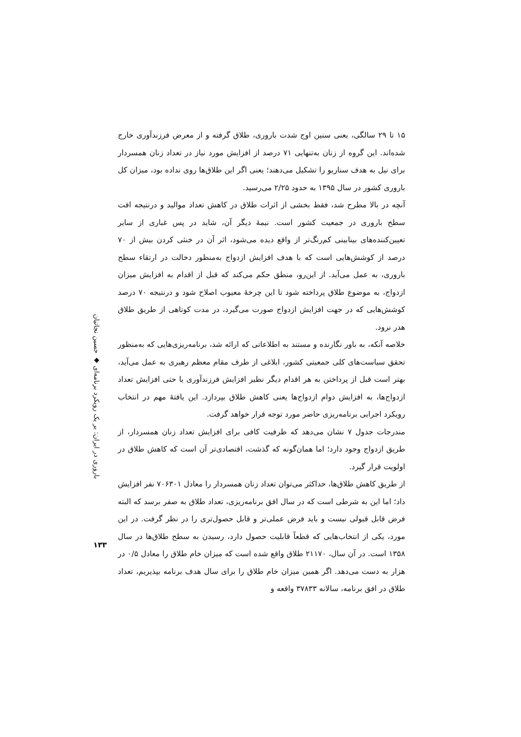۱۵ تا ۲۹ سالگی، یعنی سنین اوج شدت باروری، طلاق گرفته و از معرض فرزندآوری خارج شده‌اند. این گروه از زنان به‌تنهایی ۷۱ درصد از افزایش مورد نیاز در تعداد زنان همسردار برای نیل به هدف سناریو را تشکیل می‌دهند؛ یعنی اگر این طلاق‌ها روی نداده بود، میزان کل باروری کشور در سال ۱۳۹۵ به حدود ۲/۲۵ می‌رسید.
آنچه در بالا مطرح شد، فقط بخشی از اثرات طلاق در کاهش تعداد موالید و درنتیجه افت سطح باروری در جمعیت کشور است. نیمهٔ دیگر آن، شاید در پس غباری از سایر تعیین‌کننده‌های بینابینی کم‌رنگ‌تر از واقع دیده می‌شود، اثر آن در خنثی کردن بیش از ۷۰ درصد از کوشش‌هایی است که با هدف افزایش ازدواج به‌منظور دخالت در ارتقاء سطح باروری، به عمل می‌آید. از این‌رو، منطق حکم می‌کند که قبل از اقدام به افزایش میزان ازدواج، به موضوع طلاق پرداخته شود تا این چرخهٔ معیوب اصلاح شود و درنتیجه ۷۰ درصد کوشش‌هایی که در جهت افزایش ازدواج صورت می‌گیرد، در مدت کوتاهی از طریق طلاق هدر نرود.
خلاصه آنکه، به باور نگارنده و مستند به اطلاعاتی که ارائه شد، برنامه‌ریزی‌هایی که به‌منظور تحقق سیاست‌های کلی جمعیتی کشور، ابلاغی از طرف مقام معظم رهبری به عمل می‌آید، بهتر است قبل از پرداختن به هر اقدام دیگر نظیر افزایش فرزندآوری یا حتی افزایش تعداد ازدواج‌ها، به افزایش دوام ازدواج‌ها یعنی کاهش طلاق بپردازد. این یافتهٔ مهم در انتخاب رویکرد اجرایی برنامه‌ریزی حاضر مورد توجه قرار خواهد گرفت.
مندرجات جدول ۷ نشان می‌دهد که ظرفیت کافی برای افزایش تعداد زنان همسردار، از طریق ازدواج وجود دارد؛ اما همان‌گونه که گذشت، اقتصادی‌تر آن است که کاهش طلاق در اولویت قرار گیرد.
از طریق کاهش طلاق‌ها، حداکثر می‌توان تعداد زنان همسردار را معادل ۷۰۶۳۰۱ نفر افزایش داد؛ اما این به شرطی است که در سال افق برنامه‌ریزی، تعداد طلاق به صفر برسد که البته فرض قابل قبولی نیست و باید فرض عملی‌تر و قابل حصول‌تری را در نظر گرفت. در این مورد، یکی از انتخاب‌هایی که قطعاً قابلیت حصول دارد، رسیدن به سطح طلاق‌ها در سال ۱۳۵۸ است. در آن سال، ۲۱۱۷۰ طلاق واقع شده است که میزان خام طلاق را معادل ۰/۵ در هزار به دست می‌دهد. اگر همین میزان خام طلاق را برای سال هدف برنامه بپذیریم، تعداد طلاق در افق برنامه، سالانه ۳۷۸۳۳ واقعه و
باروری در ایران: بر یک رویکرد برنامه‌ای ◆ حسین نجاتیان
۱۳۳